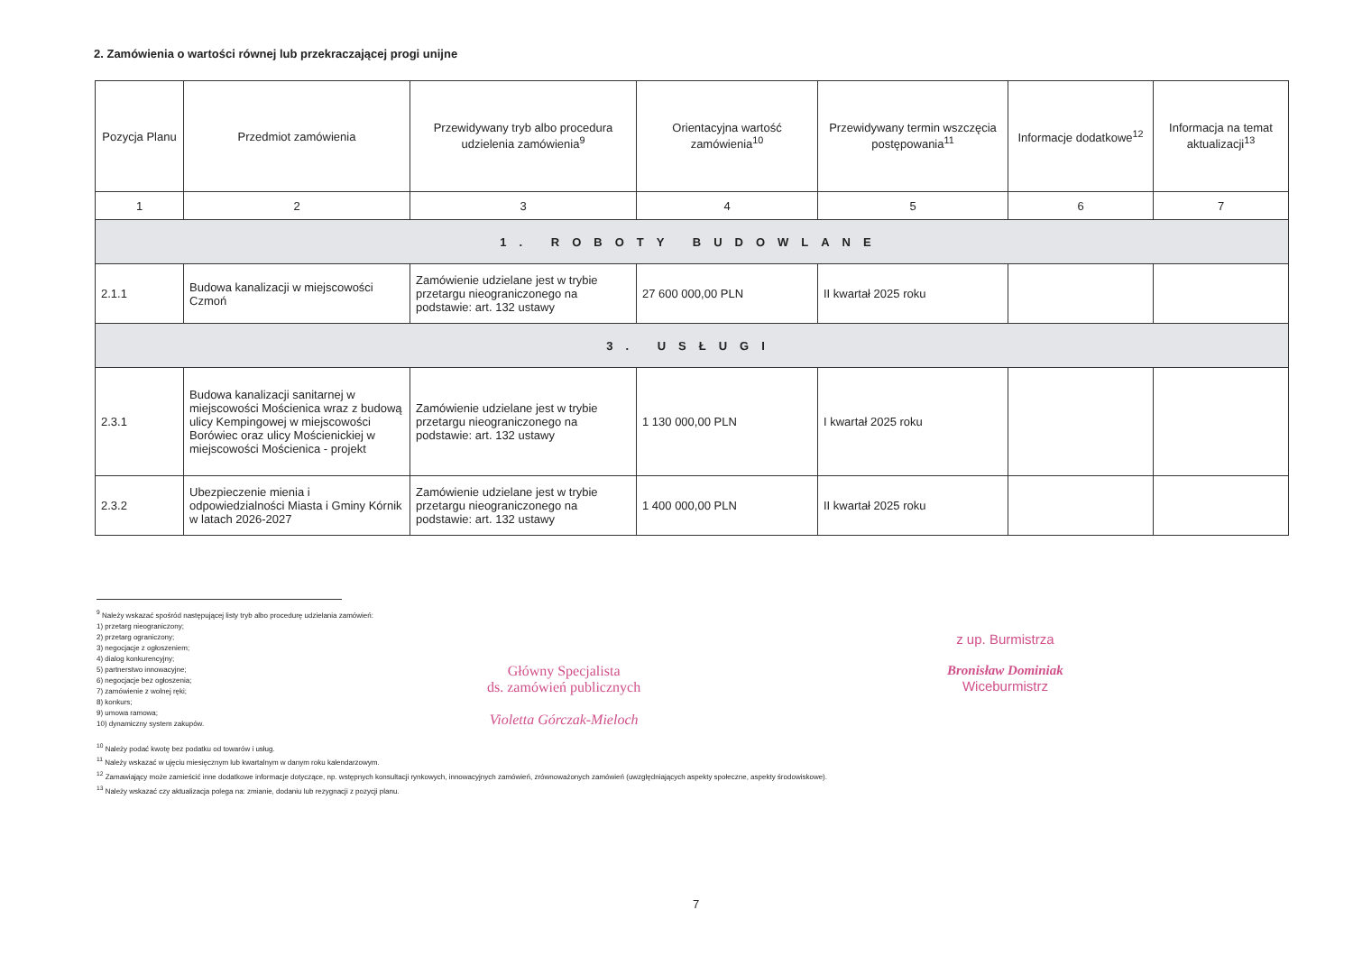2. Zamówienia o wartości równej lub przekraczającej progi unijne
| Pozycja Planu | Przedmiot zamówienia | Przewidywany tryb albo procedura udzielenia zamówienia<sup>9</sup> | Orientacyjna wartość zamówienia<sup>10</sup> | Przewidywany termin wszczęcia postępowania<sup>11</sup> | Informacje dodatkowe<sup>12</sup> | Informacja na temat aktualizacji<sup>13</sup> |
| --- | --- | --- | --- | --- | --- | --- |
| 1 | 2 | 3 | 4 | 5 | 6 | 7 |
| 1. ROBOTY BUDOWLANE | | | | | | |
| 2.1.1 | Budowa kanalizacji w miejscowości Czmoń | Zamówienie udzielane jest w trybie przetargu nieograniczonego na podstawie: art. 132 ustawy | 27 600 000,00 PLN | II kwartał 2025 roku | | |
| 3. USŁUGI | | | | | | |
| 2.3.1 | Budowa kanalizacji sanitarnej w miejscowości Mościenica wraz z budową ulicy Kempingowej w miejscowości Borówiec oraz ulicy Mościenickiej w miejscowości Mościenica - projekt | Zamówienie udzielane jest w trybie przetargu nieograniczonego na podstawie: art. 132 ustawy | 1 130 000,00 PLN | I kwartał 2025 roku | | |
| 2.3.2 | Ubezpieczenie mienia i odpowiedzialności Miasta i Gminy Kórnik w latach 2026-2027 | Zamówienie udzielane jest w trybie przetargu nieograniczonego na podstawie: art. 132 ustawy | 1 400 000,00 PLN | II kwartał 2025 roku | | |
<sup>9</sup> Należy wskazać spośród następującej listy tryb albo procedurę udzielania zamówień:
1) przetarg nieograniczony;
2) przetarg ograniczony;
3) negocjacje z ogłoszeniem;
4) dialog konkurencyjny;
5) partnerstwo innowacyjne;
6) negocjacje bez ogłoszenia;
7) zamówienie z wolnej ręki;
8) konkurs;
9) umowa ramowa;
10) dynamiczny system zakupów.
<sup>10</sup> Należy podać kwotę bez podatku od towarów i usług.
<sup>11</sup> Należy wskazać w ujęciu miesięcznym lub kwartalnym w danym roku kalendarzowym.
<sup>12</sup> Zamawiający może zamieścić inne dodatkowe informacje dotyczące, np. wstępnych konsultacji rynkowych, innowacyjnych zamówień, zrównoważonych zamówień (uwzględniających aspekty społeczne, aspekty środowiskowe).
<sup>13</sup> Należy wskazać czy aktualizacja polega na: zmianie, dodaniu lub rezygnacji z pozycji planu.
Główny Specjalista
ds. zamówień publicznych
Violetta Górczak-Mieloch
z up. Burmistrza
Bronisław Dominiak
Wiceburmistrz
7